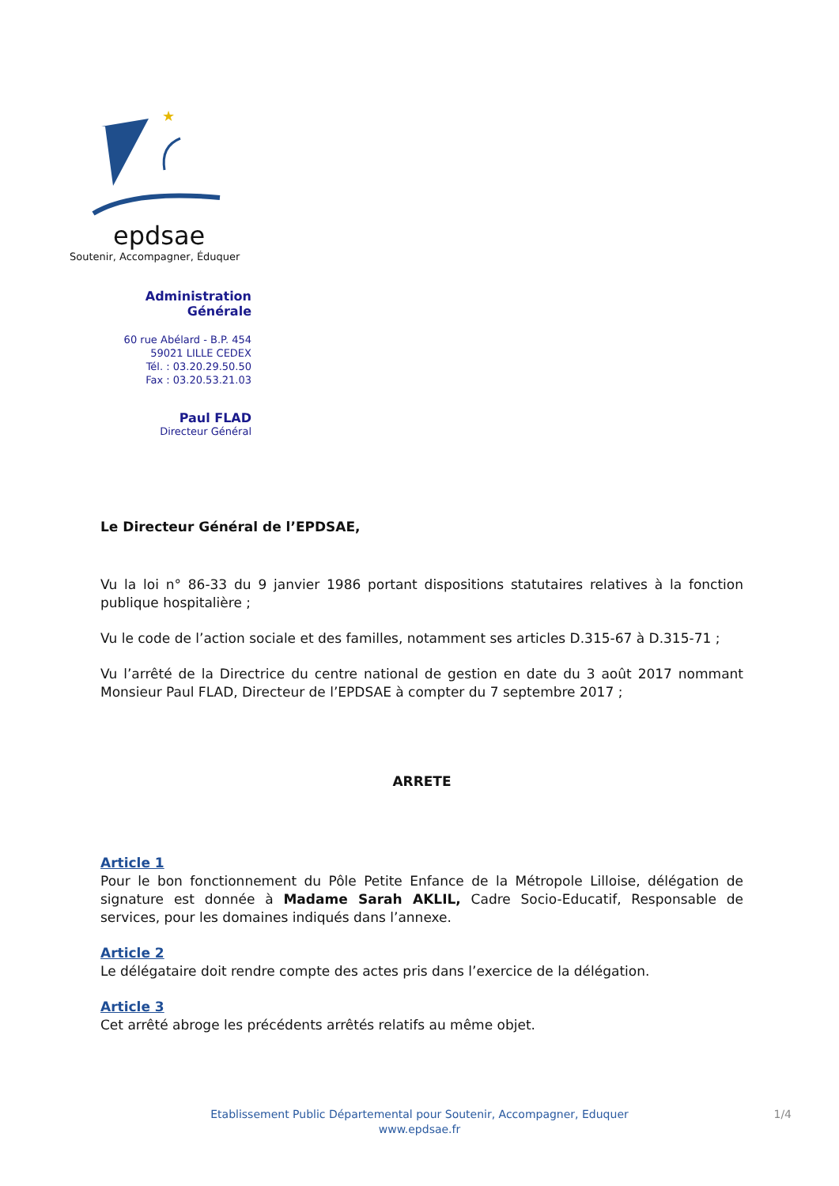★
epdsae
Soutenir, Accompagner, Éduquer
Administration Générale
60 rue Abélard - B.P. 454
59021 LILLE CEDEX
Tél. : 03.20.29.50.50
Fax : 03.20.53.21.03
Paul FLAD
Directeur Général
Le Directeur Général de l’EPDSAE,
Vu la loi n° 86-33 du 9 janvier 1986 portant dispositions statutaires relatives à la fonction publique hospitalière ;
Vu le code de l’action sociale et des familles, notamment ses articles D.315-67 à D.315-71 ;
Vu l’arrêté de la Directrice du centre national de gestion en date du 3 août 2017 nommant Monsieur Paul FLAD, Directeur de l’EPDSAE à compter du 7 septembre 2017 ;
ARRETE
Article 1
Pour le bon fonctionnement du Pôle Petite Enfance de la Métropole Lilloise, délégation de signature est donnée à Madame Sarah AKLIL, Cadre Socio-Educatif, Responsable de services, pour les domaines indiqués dans l’annexe.
Article 2
Le délégataire doit rendre compte des actes pris dans l’exercice de la délégation.
Article 3
Cet arrêté abroge les précédents arrêtés relatifs au même objet.
Etablissement Public Départemental pour Soutenir, Accompagner, Eduquer 1/4
www.epdsae.fr